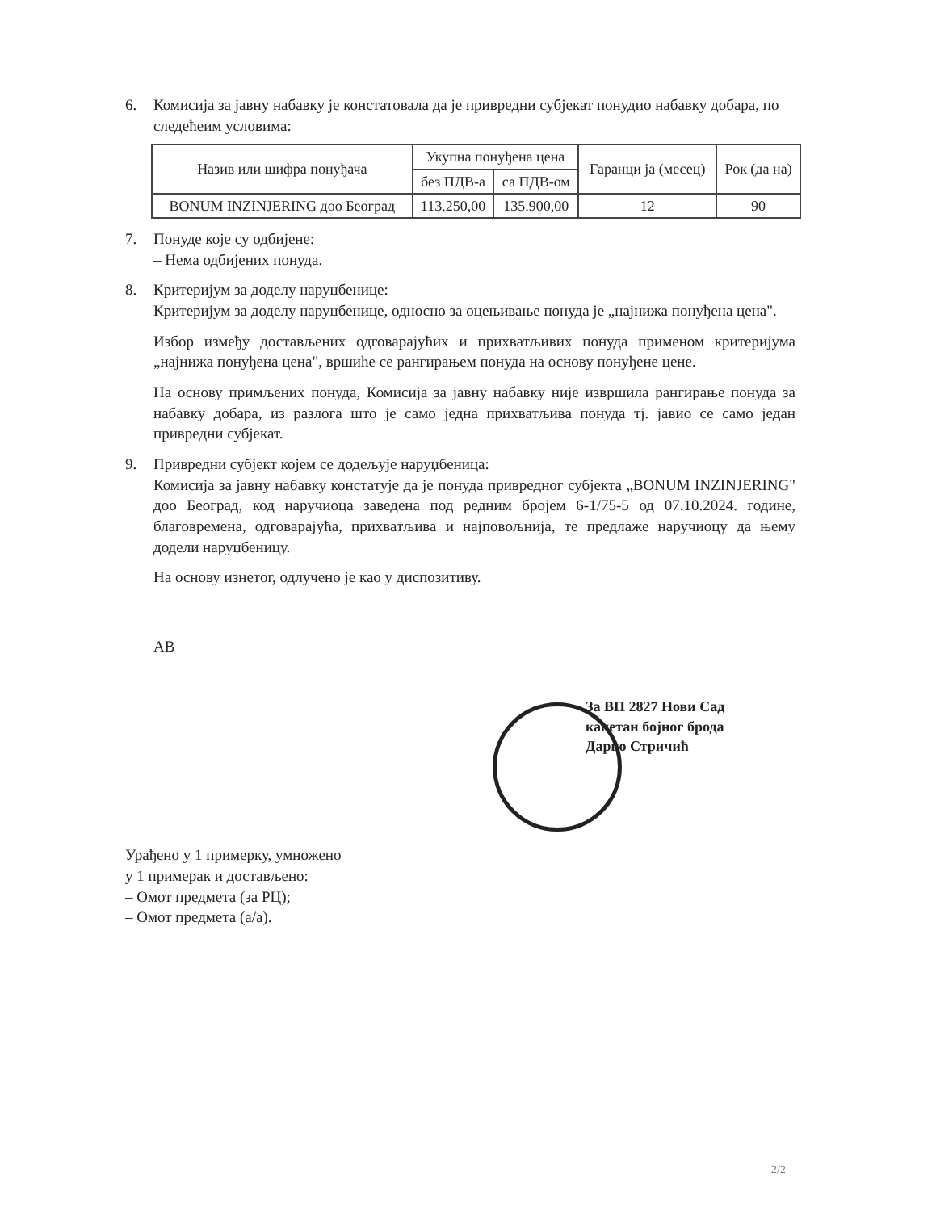6. Комисија за јавну набавку је констатовала да је привредни субјекат понудио набавку добара, по следећеим условима:
| Назив или шифра понуђача | Укупна понуђена цена | | Гаранци ја (месец) | Рок (да на) |
| --- | --- | --- | --- | --- |
| | без ПДВ-а | са ПДВ-ом | | |
| BONUM INZINJERING доо Београд | 113.250,00 | 135.900,00 | 12 | 90 |
7. Понуде које су одбијене:
– Нема одбијених понуда.
8. Критеријум за доделу наруџбенице:
Критеријум за доделу наруџбенице, односно за оцењивање понуда је „најнижа понуђена цена".
Избор између достављених одговарајућих и прихватљивих понуда применом критеријума „најнижа понуђена цена", вршиће се рангирањем понуда на основу понуђене цене.
На основу примљених понуда, Комисија за јавну набавку није извршила рангирање понуда за набавку добара, из разлога што је само једна прихватљива понуда тј. јавио се само један привредни субјекат.
9. Привредни субјект којем се додељује наруџбеница:
Комисија за јавну набавку констатује да је понуда привредног субјекта „BONUM INZINJERING" доо Београд, код наручиоца заведена под редним бројем 6-1/75-5 од 07.10.2024. године, благовремена, одговарајућа, прихватљива и најповољнија, те предлаже наручиоцу да њему додели наруџбеницу.
На основу изнетог, одлучено је као у диспозитиву.
АВ
За ВП 2827 Нови Сад
капетан бојног брода
Дарко Стричић
Урађено у 1 примерку, умножено
у 1 примерак и достављено:
– Омот предмета (за РЦ);
– Омот предмета (а/а).
2/2